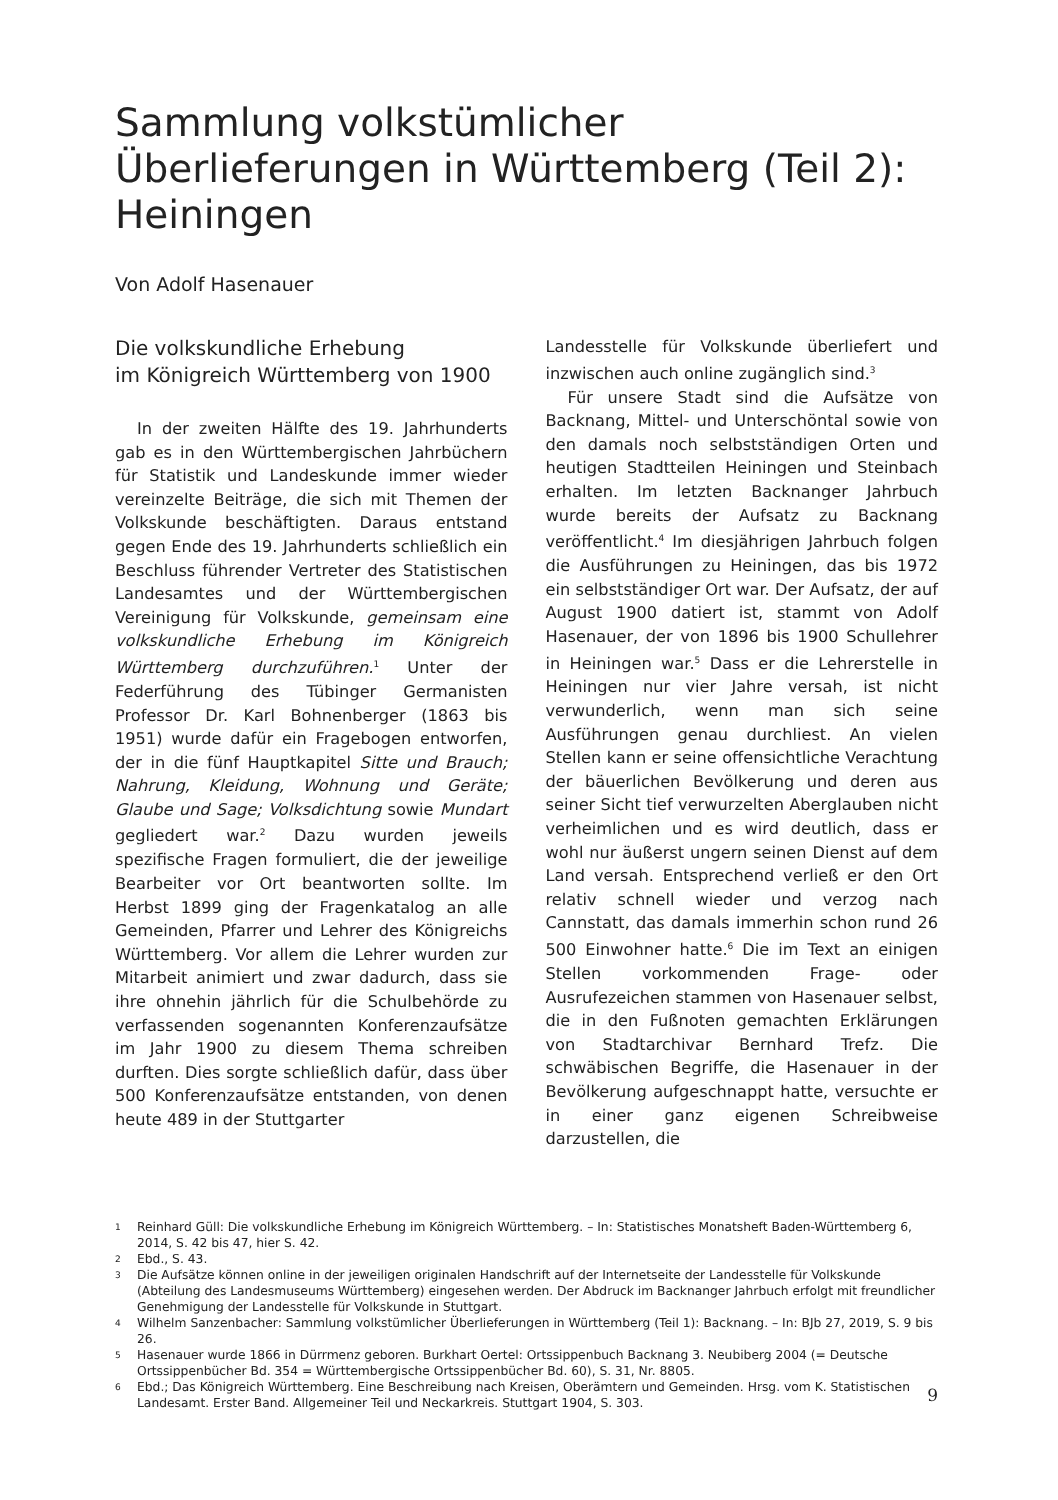Sammlung volkstümlicher Überlieferungen in Württemberg (Teil 2): Heiningen
Von Adolf Hasenauer
Die volkskundliche Erhebung
im Königreich Württemberg von 1900
In der zweiten Hälfte des 19. Jahrhunderts gab es in den Württembergischen Jahrbüchern für Statistik und Landeskunde immer wieder vereinzelte Beiträge, die sich mit Themen der Volkskunde beschäftigten. Daraus entstand gegen Ende des 19. Jahrhunderts schließlich ein Beschluss führender Vertreter des Statistischen Landesamtes und der Württembergischen Vereinigung für Volkskunde, gemeinsam eine volkskundliche Erhebung im Königreich Württemberg durchzuführen.<sup>1</sup> Unter der Federführung des Tübinger Germanisten Professor Dr. Karl Bohnenberger (1863 bis 1951) wurde dafür ein Fragebogen entworfen, der in die fünf Hauptkapitel Sitte und Brauch; Nahrung, Kleidung, Wohnung und Geräte; Glaube und Sage; Volksdichtung sowie Mundart gegliedert war.<sup>2</sup> Dazu wurden jeweils spezifische Fragen formuliert, die der jeweilige Bearbeiter vor Ort beantworten sollte. Im Herbst 1899 ging der Fragenkatalog an alle Gemeinden, Pfarrer und Lehrer des Königreichs Württemberg. Vor allem die Lehrer wurden zur Mitarbeit animiert und zwar dadurch, dass sie ihre ohnehin jährlich für die Schulbehörde zu verfassenden sogenannten Konferenzaufsätze im Jahr 1900 zu diesem Thema schreiben durften. Dies sorgte schließlich dafür, dass über 500 Konferenzaufsätze entstanden, von denen heute 489 in der Stuttgarter
Landesstelle für Volkskunde überliefert und inzwischen auch online zugänglich sind.<sup>3</sup>
Für unsere Stadt sind die Aufsätze von Backnang, Mittel- und Unterschöntal sowie von den damals noch selbstständigen Orten und heutigen Stadtteilen Heiningen und Steinbach erhalten. Im letzten Backnanger Jahrbuch wurde bereits der Aufsatz zu Backnang veröffentlicht.<sup>4</sup> Im diesjährigen Jahrbuch folgen die Ausführungen zu Heiningen, das bis 1972 ein selbstständiger Ort war. Der Aufsatz, der auf August 1900 datiert ist, stammt von Adolf Hasenauer, der von 1896 bis 1900 Schullehrer in Heiningen war.<sup>5</sup> Dass er die Lehrerstelle in Heiningen nur vier Jahre versah, ist nicht verwunderlich, wenn man sich seine Ausführungen genau durchliest. An vielen Stellen kann er seine offensichtliche Verachtung der bäuerlichen Bevölkerung und deren aus seiner Sicht tief verwurzelten Aberglauben nicht verheimlichen und es wird deutlich, dass er wohl nur äußerst ungern seinen Dienst auf dem Land versah. Entsprechend verließ er den Ort relativ schnell wieder und verzog nach Cannstatt, das damals immerhin schon rund 26 500 Einwohner hatte.<sup>6</sup> Die im Text an einigen Stellen vorkommenden Frage- oder Ausrufezeichen stammen von Hasenauer selbst, die in den Fußnoten gemachten Erklärungen von Stadtarchivar Bernhard Trefz. Die schwäbischen Begriffe, die Hasenauer in der Bevölkerung aufgeschnappt hatte, versuchte er in einer ganz eigenen Schreibweise darzustellen, die
1 Reinhard Güll: Die volkskundliche Erhebung im Königreich Württemberg. – In: Statistisches Monatsheft Baden-Württemberg 6, 2014, S. 42 bis 47, hier S. 42.
2 Ebd., S. 43.
3 Die Aufsätze können online in der jeweiligen originalen Handschrift auf der Internetseite der Landesstelle für Volkskunde (Abteilung des Landesmuseums Württemberg) eingesehen werden. Der Abdruck im Backnanger Jahrbuch erfolgt mit freundlicher Genehmigung der Landesstelle für Volkskunde in Stuttgart.
4 Wilhelm Sanzenbacher: Sammlung volkstümlicher Überlieferungen in Württemberg (Teil 1): Backnang. – In: BJb 27, 2019, S. 9 bis 26.
5 Hasenauer wurde 1866 in Dürrmenz geboren. Burkhart Oertel: Ortssippenbuch Backnang 3. Neubiberg 2004 (= Deutsche Ortssippenbücher Bd. 354 = Württembergische Ortssippenbücher Bd. 60), S. 31, Nr. 8805.
6 Ebd.; Das Königreich Württemberg. Eine Beschreibung nach Kreisen, Oberämtern und Gemeinden. Hrsg. vom K. Statistischen Landesamt. Erster Band. Allgemeiner Teil und Neckarkreis. Stuttgart 1904, S. 303.
9